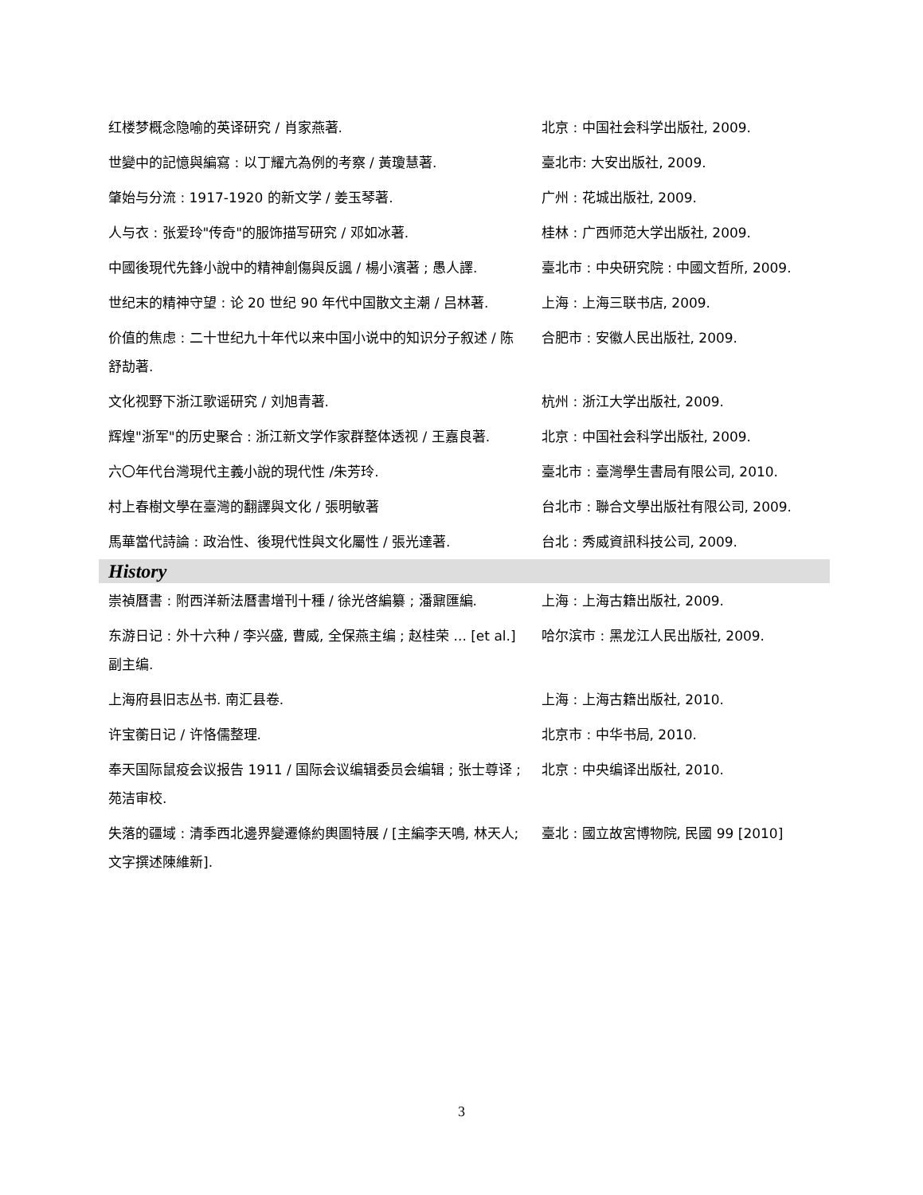| 红楼梦概念隐喻的英译研究 / 肖家燕著. | 北京 : 中国社会科学出版社, 2009. |
| 世變中的記憶與編寫 : 以丁耀亢為例的考察 / 黃瓊慧著. | 臺北市: 大安出版社, 2009. |
| 肇始与分流 : 1917-1920 的新文学 / 姜玉琴著. | 广州 : 花城出版社, 2009. |
| 人与衣 : 张爱玲"传奇"的服饰描写研究 / 邓如冰著. | 桂林 : 广西师范大学出版社, 2009. |
| 中國後現代先鋒小說中的精神創傷與反諷 / 楊小濱著 ; 愚人譯. | 臺北市 : 中央研究院 : 中國文哲所, 2009. |
| 世纪末的精神守望 : 论 20 世纪 90 年代中国散文主潮 / 吕林著. | 上海 : 上海三联书店, 2009. |
| 价值的焦虑 : 二十世纪九十年代以来中国小说中的知识分子叙述 / 陈舒劼著. | 合肥市 : 安徽人民出版社, 2009. |
| 文化视野下浙江歌谣研究 / 刘旭青著. | 杭州 : 浙江大学出版社, 2009. |
| 辉煌"浙军"的历史聚合 : 浙江新文学作家群整体透视 / 王嘉良著. | 北京 : 中国社会科学出版社, 2009. |
| 六〇年代台灣現代主義小說的現代性 /朱芳玲. | 臺北市 : 臺灣學生書局有限公司, 2010. |
| 村上春樹文學在臺灣的翻譯與文化 / 張明敏著 | 台北市 : 聯合文學出版社有限公司, 2009. |
| 馬華當代詩論 : 政治性、後現代性與文化屬性 / 張光達著. | 台北 : 秀威資訊科技公司, 2009. |
| History | |
| 崇禎曆書 : 附西洋新法曆書增刊十種 / 徐光啓編纂 ; 潘鼐匯編. | 上海 : 上海古籍出版社, 2009. |
| 东游日记 : 外十六种 / 李兴盛, 曹威, 全保燕主编 ; 赵桂荣 ... [et al.]副主编. | 哈尔滨市 : 黑龙江人民出版社, 2009. |
| 上海府县旧志丛书. 南汇县卷. | 上海 : 上海古籍出版社, 2010. |
| 许宝蘅日记 / 许恪儒整理. | 北京市 : 中华书局, 2010. |
| 奉天国际鼠疫会议报告 1911 / 国际会议编辑委员会编辑 ; 张士尊译 ; 苑洁审校. | 北京 : 中央编译出版社, 2010. |
| 失落的疆域 : 清季西北邊界變遷條約輿圖特展 / [主編李天鳴, 林天人; 文字撰述陳維新]. | 臺北 : 國立故宮博物院, 民國 99 [2010] |
3